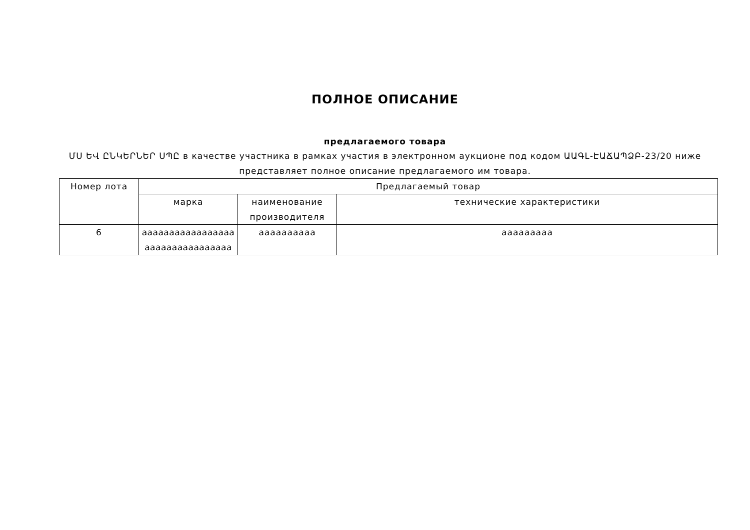ПОЛНОЕ ОПИСАНИЕ
предлагаемого товара
ՄՍ ԵՎ ԸՆԿԵՐՆԵՐ ՍՊԸ в качестве участника в рамках участия в электронном аукционе под кодом ԱԱԳԼ-ԷԱՃԱՊՁԲ-23/20 ниже представляет полное описание предлагаемого им товара.
| Номер лота | Предлагаемый товар | | |
| --- | --- | --- | --- |
| | марка | наименование производителя | технические характеристики |
| 6 | aaaaaaaaaaaaaaaaa aaaaaaaaaaaaaaaa | aaaaaaaaaa | aaaaaaaaa |